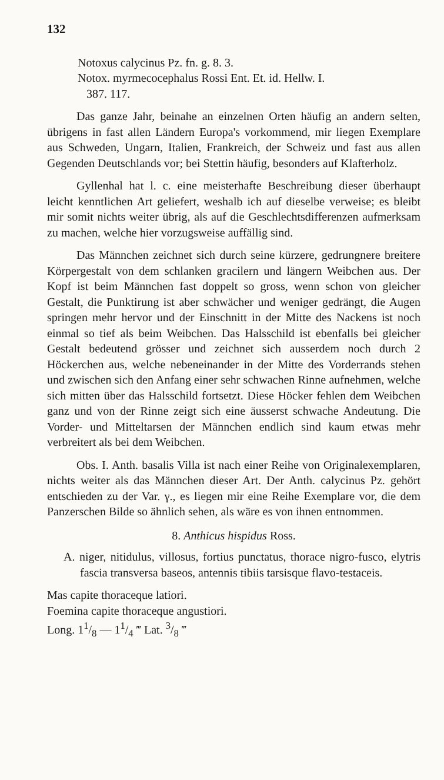132
Notoxus calycinus Pz. fn. g. 8. 3.
Notox. myrmecocephalus Rossi Ent. Et. id. Hellw. I.
387. 117.
Das ganze Jahr, beinahe an einzelnen Orten häufig an andern selten, übrigens in fast allen Ländern Europa's vorkommend, mir liegen Exemplare aus Schweden, Ungarn, Italien, Frankreich, der Schweiz und fast aus allen Gegenden Deutschlands vor; bei Stettin häufig, besonders auf Klafterholz.
Gyllenhal hat l. c. eine meisterhafte Beschreibung dieser überhaupt leicht kenntlichen Art geliefert, weshalb ich auf dieselbe verweise; es bleibt mir somit nichts weiter übrig, als auf die Geschlechtsdifferenzen aufmerksam zu machen, welche hier vorzugsweise auffällig sind.
Das Männchen zeichnet sich durch seine kürzere, gedrungnere breitere Körpergestalt von dem schlanken gracilern und längern Weibchen aus. Der Kopf ist beim Männchen fast doppelt so gross, wenn schon von gleicher Gestalt, die Punktirung ist aber schwächer und weniger gedrängt, die Augen springen mehr hervor und der Einschnitt in der Mitte des Nackens ist noch einmal so tief als beim Weibchen. Das Halsschild ist ebenfalls bei gleicher Gestalt bedeutend grösser und zeichnet sich ausserdem noch durch 2 Höckerchen aus, welche nebeneinander in der Mitte des Vorderrands stehen und zwischen sich den Anfang einer sehr schwachen Rinne aufnehmen, welche sich mitten über das Halsschild fortsetzt. Diese Höcker fehlen dem Weibchen ganz und von der Rinne zeigt sich eine äusserst schwache Andeutung. Die Vorder- und Mitteltarsen der Männchen endlich sind kaum etwas mehr verbreitert als bei dem Weibchen.
Obs. I. Anth. basalis Villa ist nach einer Reihe von Originalexemplaren, nichts weiter als das Männchen dieser Art. Der Anth. calycinus Pz. gehört entschieden zu der Var. γ., es liegen mir eine Reihe Exemplare vor, die dem Panzerschen Bilde so ähnlich sehen, als wäre es von ihnen entnommen.
8. Anthicus hispidus Ross.
A. niger, nitidulus, villosus, fortius punctatus, thorace nigro-fusco, elytris fascia transversa baseos, antennis tibiis tarsisque flavo-testaceis.
Mas capite thoraceque latiori.
Foemina capite thoraceque angustiori.
Long. 11/8 — 11/4 ‴ Lat. 3/8 ‴